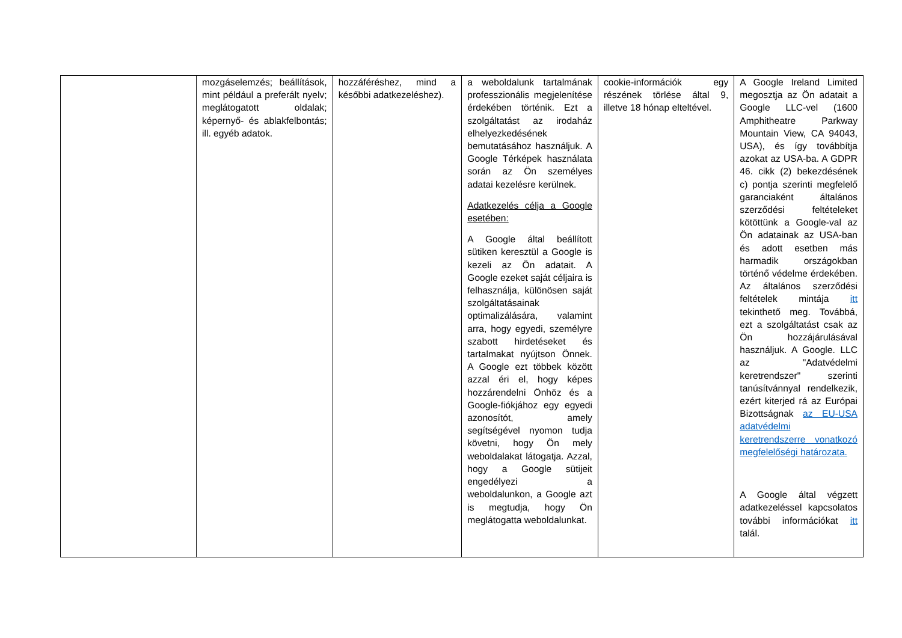| | mozgáselemzés; beállítások, mint például a preferált nyelv; meglátogatott oldalak; képernyő- és ablakfelbontás; ill. egyéb adatok. | hozzáféréshez, mind a későbbi adatkezeléshez). | a weboldalunk tartalmának professzionális megjelenítése érdekében történik. Ezt a szolgáltatást az irodaház elhelyezkedésének bemutatásához használjuk. A Google Térképek használata során az Ön személyes adatai kezelésre kerülnek. Adatkezelés célja a Google esetében: A Google által beállított sütiken keresztül a Google is kezeli az Ön adatait. A Google ezeket saját céljaira is felhasználja, különösen saját szolgáltatásainak optimalizálására, valamint arra, hogy egyedi, személyre szabott hirdetéseket és tartalmakat nyújtson Önnek. A Google ezt többek között azzal éri el, hogy képes hozzárendelni Önhöz és a Google-fiókjához egy egyedi azonosítót, amely segítségével nyomon tudja követni, hogy Ön mely weboldalakat látogatja. Azzal, hogy a Google sütijeit engedélyezi a weboldalunkon, a Google azt is megtudja, hogy Ön meglátogatta weboldalunkat. | cookie-információk egy részének törlése által 9, illetve 18 hónap elteltével. | A Google Ireland Limited megosztja az Ön adatait a Google LLC-vel (1600 Amphitheatre Parkway Mountain View, CA 94043, USA), és így továbbítja azokat az USA-ba. A GDPR 46. cikk (2) bekezdésének c) pontja szerinti megfelelő garanciaként általános szerződési feltételeket kötöttünk a Google-val az Ön adatainak az USA-ban és adott esetben más harmadik országokban történő védelme érdekében. Az általános szerződési feltételek mintája itt tekinthető meg. Továbbá, ezt a szolgáltatást csak az Ön hozzájárulásával használjuk. A Google. LLC az "Adatvédelmi keretrendszer" szerinti tanúsítvánnyal rendelkezik, ezért kiterjed rá az Európai Bizottságnak az EU-USA adatvédelmi keretrendszerre vonatkozó megfelelőségi határozata. A Google által végzett adatkezeléssel kapcsolatos további információkat itt talál. |